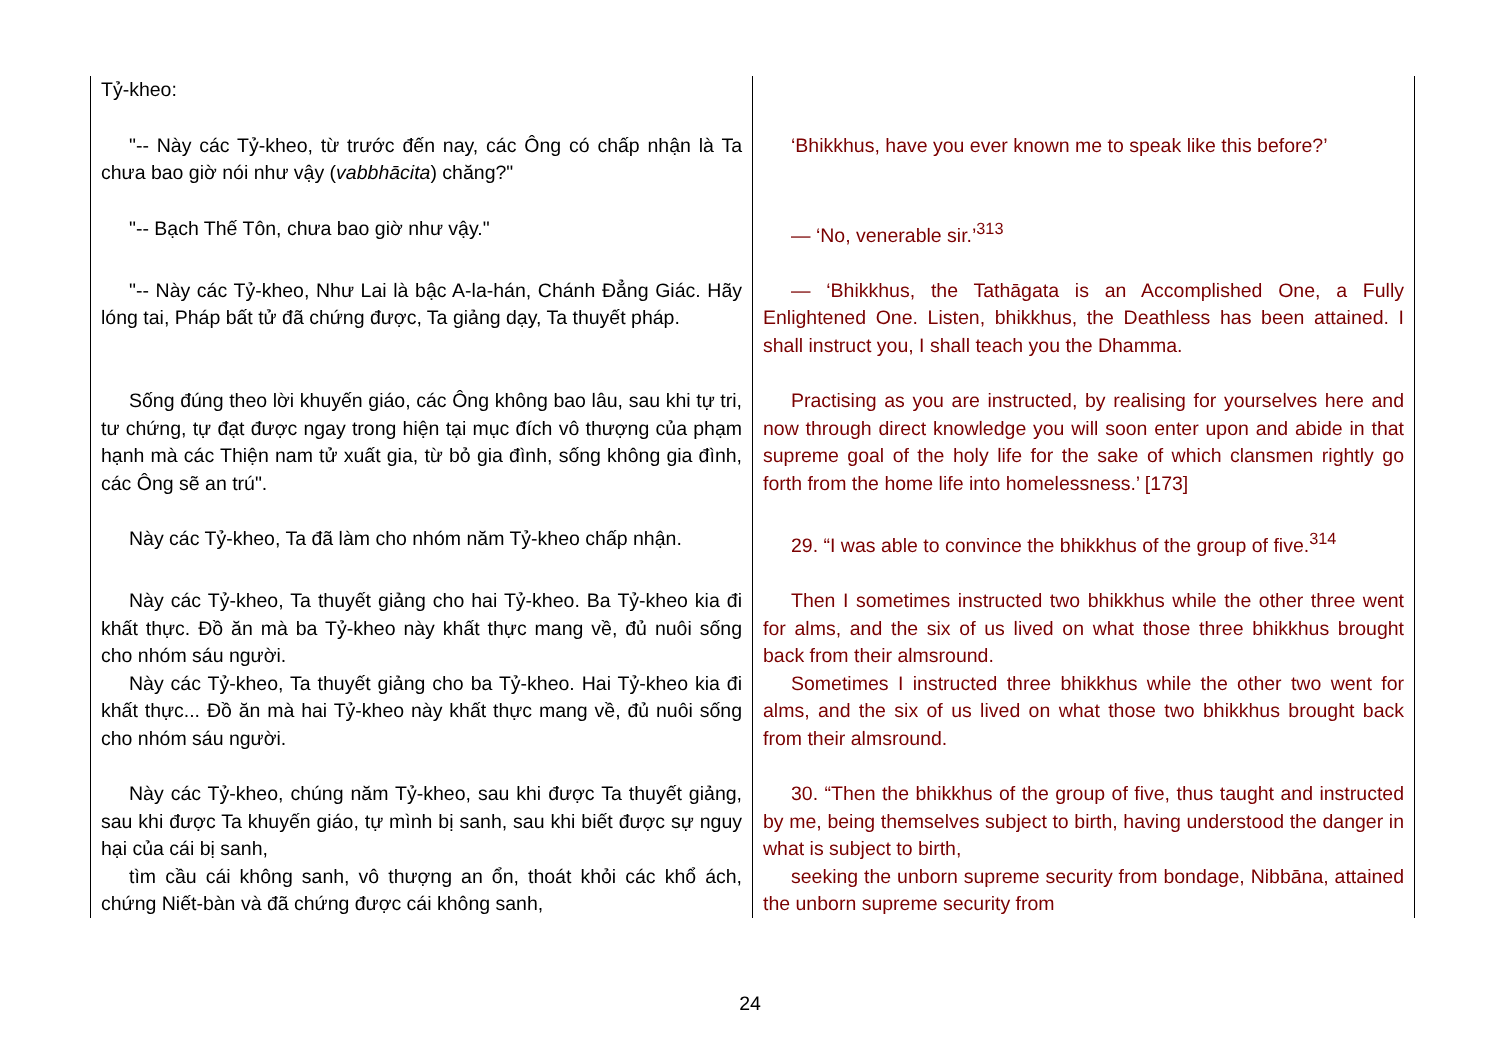| Tỷ-kheo: | |
| "-- Này các Tỷ-kheo, từ trước đến nay, các Ông có chấp nhận là Ta chưa bao giờ nói như vậy ( vabbhācita ) chăng?" | ‘Bhikkhus, have you ever known me to speak like this before?’ |
| "-- Bạch Thế Tôn, chưa bao giờ như vậy." | — ‘No, venerable sir.’<sup>313</sup> |
| "-- Này các Tỷ-kheo, Như Lai là bậc A-la-hán, Chánh Đẳng Giác. Hãy lóng tai, Pháp bất tử đã chứng được, Ta giảng dạy, Ta thuyết pháp. | — ‘Bhikkhus, the Tathāgata is an Accomplished One, a Fully Enlightened One. Listen, bhikkhus, the Deathless has been attained. I shall instruct you, I shall teach you the Dhamma. |
| Sống đúng theo lời khuyến giáo, các Ông không bao lâu, sau khi tự tri, tư chứng, tự đạt được ngay trong hiện tại mục đích vô thượng của phạm hạnh mà các Thiện nam tử xuất gia, từ bỏ gia đình, sống không gia đình, các Ông sẽ an trú". | Practising as you are instructed, by realising for yourselves here and now through direct knowledge you will soon enter upon and abide in that supreme goal of the holy life for the sake of which clansmen rightly go forth from the home life into homelessness.’ [173] |
| Này các Tỷ-kheo, Ta đã làm cho nhóm năm Tỷ-kheo chấp nhận. | 29. “I was able to convince the bhikkhus of the group of five.<sup>314</sup> |
| Này các Tỷ-kheo, Ta thuyết giảng cho hai Tỷ-kheo. Ba Tỷ-kheo kia đi khất thực. Đồ ăn mà ba Tỷ-kheo này khất thực mang về, đủ nuôi sống cho nhóm sáu người. Này các Tỷ-kheo, Ta thuyết giảng cho ba Tỷ-kheo. Hai Tỷ-kheo kia đi khất thực... Đồ ăn mà hai Tỷ-kheo này khất thực mang về, đủ nuôi sống cho nhóm sáu người. | Then I sometimes instructed two bhikkhus while the other three went for alms, and the six of us lived on what those three bhikkhus brought back from their almsround. Sometimes I instructed three bhikkhus while the other two went for alms, and the six of us lived on what those two bhikkhus brought back from their almsround. |
| Này các Tỷ-kheo, chúng năm Tỷ-kheo, sau khi được Ta thuyết giảng, sau khi được Ta khuyến giáo, tự mình bị sanh, sau khi biết được sự nguy hại của cái bị sanh, tìm cầu cái không sanh, vô thượng an ổn, thoát khỏi các khổ ách, chứng Niết-bàn và đã chứng được cái không sanh, | 30. “Then the bhikkhus of the group of five, thus taught and instructed by me, being themselves subject to birth, having understood the danger in what is subject to birth, seeking the unborn supreme security from bondage, Nibbāna, attained the unborn supreme security from |
24